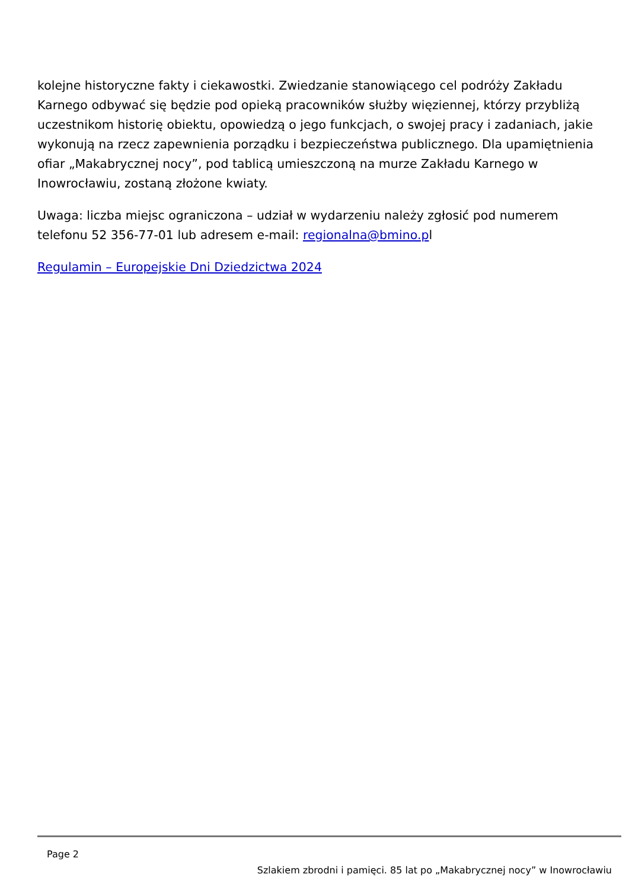kolejne historyczne fakty i ciekawostki. Zwiedzanie stanowiącego cel podróży Zakładu Karnego odbywać się będzie pod opieką pracowników służby więziennej, którzy przybliżą uczestnikom historię obiektu, opowiedzą o jego funkcjach, o swojej pracy i zadaniach, jakie wykonują na rzecz zapewnienia porządku i bezpieczeństwa publicznego. Dla upamiętnienia ofiar „Makabrycznej nocy”, pod tablicą umieszczoną na murze Zakładu Karnego w Inowrocławiu, zostaną złożone kwiaty.
Uwaga: liczba miejsc ograniczona – udział w wydarzeniu należy zgłosić pod numerem telefonu 52 356-77-01 lub adresem e-mail: regionalna@bmino.pl
Regulamin – Europejskie Dni Dziedzictwa 2024
Page 2
Szlakiem zbrodni i pamięci. 85 lat po „Makabrycznej nocy” w Inowrocławiu